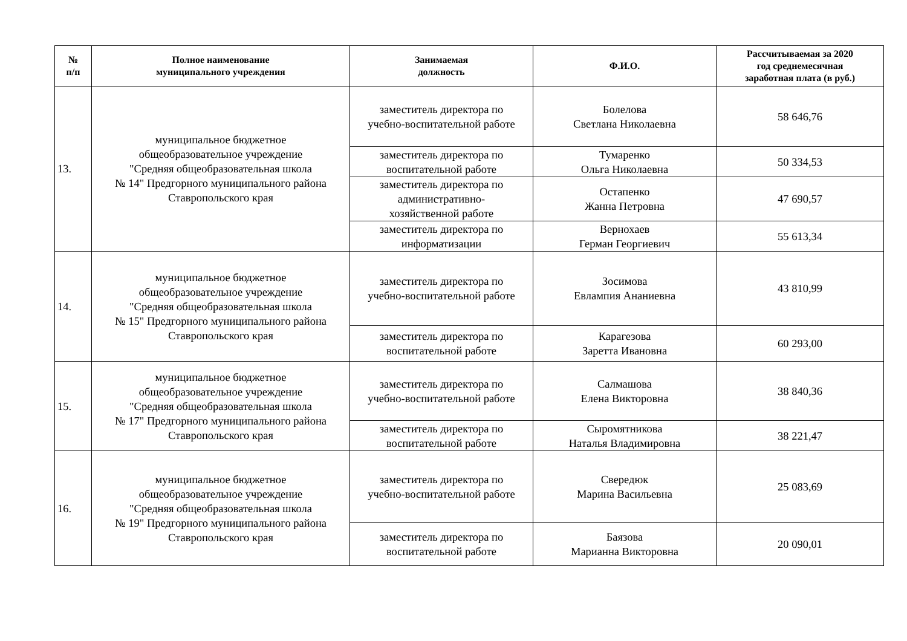| № п/п | Полное наименование муниципального учреждения | Занимаемая должность | Ф.И.О. | Рассчитываемая за 2020 год среднемесячная заработная плата (в руб.) |
| --- | --- | --- | --- | --- |
| 13. | муниципальное бюджетное общеобразовательное учреждение "Средняя общеобразовательная школа № 14" Предгорного муниципального района Ставропольского края | заместитель директора по учебно-воспитательной работе | Болелова Светлана Николаевна | 58 646,76 |
| | | заместитель директора по воспитательной работе | Тумаренко Ольга Николаевна | 50 334,53 |
| | | заместитель директора по административно- хозяйственной работе | Остапенко Жанна Петровна | 47 690,57 |
| | | заместитель директора по информатизации | Вернохаев Герман Георгиевич | 55 613,34 |
| 14. | муниципальное бюджетное общеобразовательное учреждение "Средняя общеобразовательная школа № 15" Предгорного муниципального района Ставропольского края | заместитель директора по учебно-воспитательной работе | Зосимова Евлампия Ананиевна | 43 810,99 |
| | | заместитель директора по воспитательной работе | Карагезова Заретта Ивановна | 60 293,00 |
| 15. | муниципальное бюджетное общеобразовательное учреждение "Средняя общеобразовательная школа № 17" Предгорного муниципального района Ставропольского края | заместитель директора по учебно-воспитательной работе | Салмашова Елена Викторовна | 38 840,36 |
| | | заместитель директора по воспитательной работе | Сыромятникова Наталья Владимировна | 38 221,47 |
| 16. | муниципальное бюджетное общеобразовательное учреждение "Средняя общеобразовательная школа № 19" Предгорного муниципального района Ставропольского края | заместитель директора по учебно-воспитательной работе | Свередюк Марина Васильевна | 25 083,69 |
| | | заместитель директора по воспитательной работе | Баязова Марианна Викторовна | 20 090,01 |